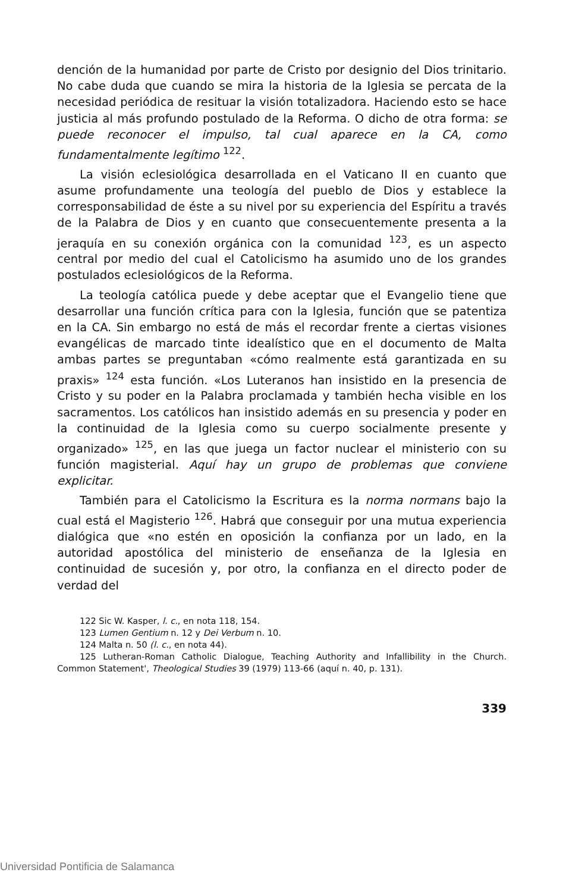dención de la humanidad por parte de Cristo por designio del Dios trinitario. No cabe duda que cuando se mira la historia de la Iglesia se percata de la necesidad periódica de resituar la visión totalizadora. Haciendo esto se hace justicia al más profundo postulado de la Reforma. O dicho de otra forma: se puede reconocer el impulso, tal cual aparece en la CA, como fundamentalmente legítimo <sup>122</sup>.
La visión eclesiológica desarrollada en el Vaticano II en cuanto que asume profundamente una teología del pueblo de Dios y establece la corresponsabilidad de éste a su nivel por su experiencia del Espíritu a través de la Palabra de Dios y en cuanto que consecuentemente presenta a la jeraquía en su conexión orgánica con la comunidad <sup>123</sup>, es un aspecto central por medio del cual el Catolicismo ha asumido uno de los grandes postulados eclesiológicos de la Reforma.
La teología católica puede y debe aceptar que el Evangelio tiene que desarrollar una función crítica para con la Iglesia, función que se patentiza en la CA. Sin embargo no está de más el recordar frente a ciertas visiones evangélicas de marcado tinte idealístico que en el documento de Malta ambas partes se preguntaban «cómo realmente está garantizada en su praxis» <sup>124</sup> esta función. «Los Luteranos han insistido en la presencia de Cristo y su poder en la Palabra proclamada y también hecha visible en los sacramentos. Los católicos han insistido además en su presencia y poder en la continuidad de la Iglesia como su cuerpo socialmente presente y organizado» <sup>125</sup>, en las que juega un factor nuclear el ministerio con su función magisterial. Aquí hay un grupo de problemas que conviene explicitar.
También para el Catolicismo la Escritura es la norma normans bajo la cual está el Magisterio <sup>126</sup>. Habrá que conseguir por una mutua experiencia dialógica que «no estén en oposición la confianza por un lado, en la autoridad apostólica del ministerio de enseñanza de la Iglesia en continuidad de sucesión y, por otro, la confianza en el directo poder de verdad del
122 Sic W. Kasper, l. c., en nota 118, 154.
123 Lumen Gentium n. 12 y Dei Verbum n. 10.
124 Malta n. 50 (l. c., en nota 44).
125 Lutheran-Roman Catholic Dialogue, Teaching Authority and Infallibility in the Church. Common Statement', Theological Studies 39 (1979) 113-66 (aquí n. 40, p. 131).
339
Universidad Pontificia de Salamanca